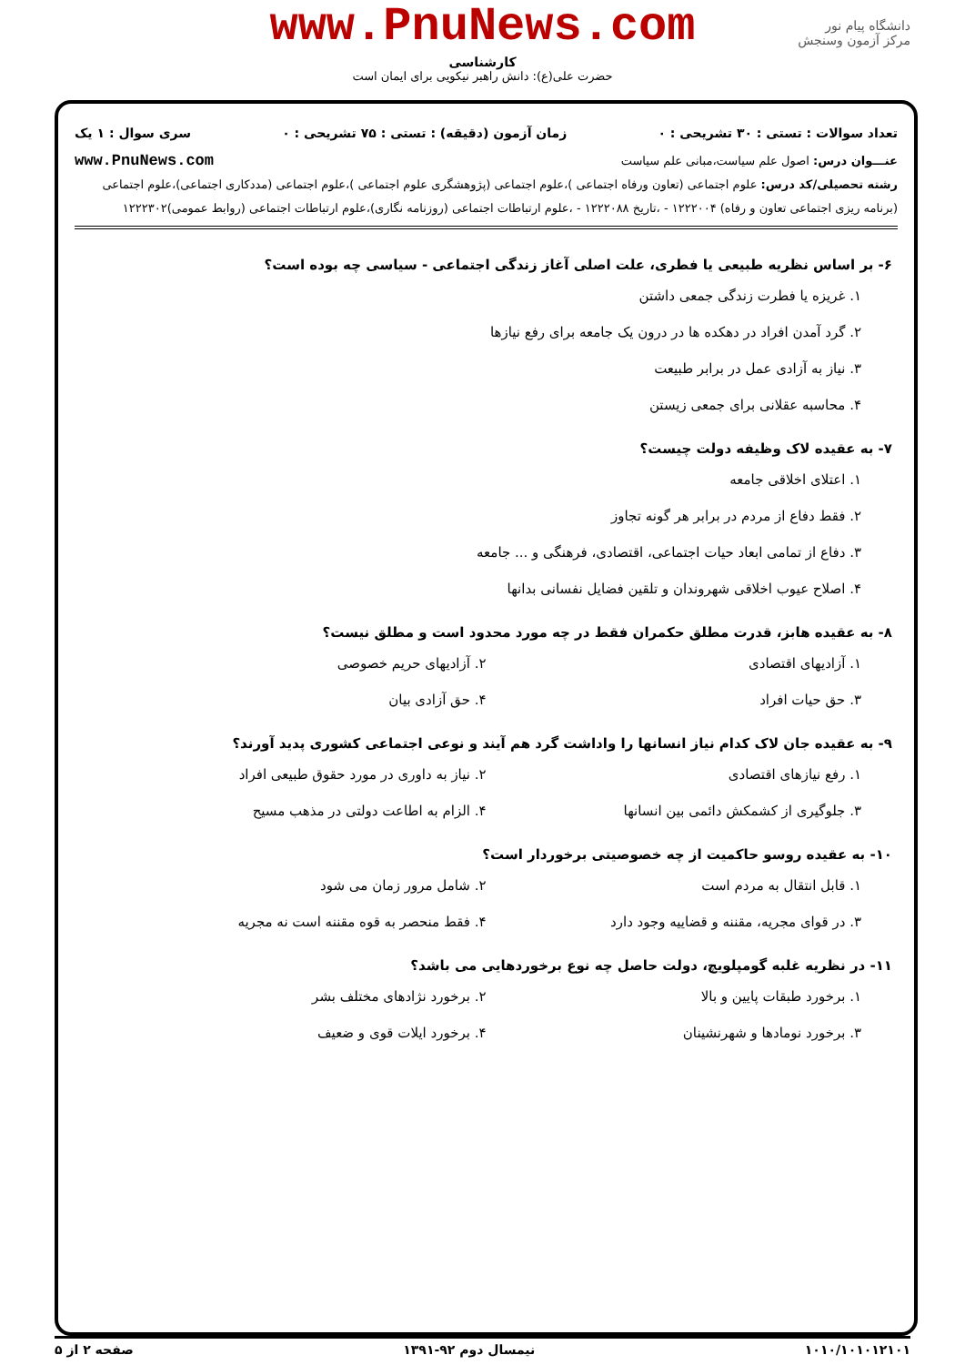دانشگاه پیام نور
مرکز آزمون وسنجش
www.PnuNews.com
کارشناسی
حضرت علی(ع): دانش راهبر نیکویی برای ایمان است
تعداد سوالات : تستی : ۳۰ تشریحی : ۰ زمان آزمون (دقیقه) : تستی : ۷۵ تشریحی : ۰ سری سوال : ۱ یک
عنـــوان درس: اصول علم سیاست،مبانی علم سیاست www.PnuNews.com
رشته تحصیلی/کد درس: علوم اجتماعی (تعاون ورفاه اجتماعی )،علوم اجتماعی (پژوهشگری علوم اجتماعی )،علوم اجتماعی (مددکاری اجتماعی)،علوم اجتماعی (برنامه ریزی اجتماعی تعاون و رفاه) ۱۲۲۲۰۰۴ - ،تاریخ ۱۲۲۲۰۸۸ - ،علوم ارتباطات اجتماعی (روزنامه نگاری)،علوم ارتباطات اجتماعی (روابط عمومی)۱۲۲۲۳۰۲
۶- بر اساس نظریه طبیعی یا فطری، علت اصلی آغاز زندگی اجتماعی - سیاسی چه بوده است؟
۱. غریزه یا فطرت زندگی جمعی داشتن
۲. گرد آمدن افراد در دهکده ها در درون یک جامعه برای رفع نیازها
۳. نیاز به آزادی عمل در برابر طبیعت
۴. محاسبه عقلانی برای جمعی زیستن
۷- به عقیده لاک وظیفه دولت چیست؟
۱. اعتلای اخلاقی جامعه
۲. فقط دفاع از مردم در برابر هر گونه تجاوز
۳. دفاع از تمامی ابعاد حیات اجتماعی، اقتصادی، فرهنگی و ... جامعه
۴. اصلاح عیوب اخلاقی شهروندان و تلقین فضایل نفسانی بدانها
۸- به عقیده هابز، قدرت مطلق حکمران فقط در چه مورد محدود است و مطلق نیست؟
۱. آزادیهای اقتصادی ۲. آزادیهای حریم خصوصی
۳. حق حیات افراد ۴. حق آزادی بیان
۹- به عقیده جان لاک کدام نیاز انسانها را واداشت گرد هم آیند و نوعی اجتماعی کشوری پدید آورند؟
۱. رفع نیازهای اقتصادی ۲. نیاز به داوری در مورد حقوق طبیعی افراد
۳. جلوگیری از کشمکش دائمی بین انسانها
۴. الزام به اطاعت دولتی در مذهب مسیح
۱۰- به عقیده روسو حاکمیت از چه خصوصیتی برخوردار است؟
۱. قابل انتقال به مردم است ۲. شامل مرور زمان می شود
۳. در قوای مجریه، مقننه و قضاییه وجود دارد
۴. فقط منحصر به قوه مقننه است نه مجریه
۱۱- در نظریه غلبه گومپلویچ، دولت حاصل چه نوع برخوردهایی می باشد؟
۱. برخورد طبقات پایین و بالا ۲. برخورد نژادهای مختلف بشر
۳. برخورد نومادها و شهرنشینان ۴. برخورد ایلات قوی و ضعیف
۱۰۱۰/۱۰۱۰۱۲۱۰۱ نیمسال دوم ۹۲-۱۳۹۱ صفحه ۲ از ۵